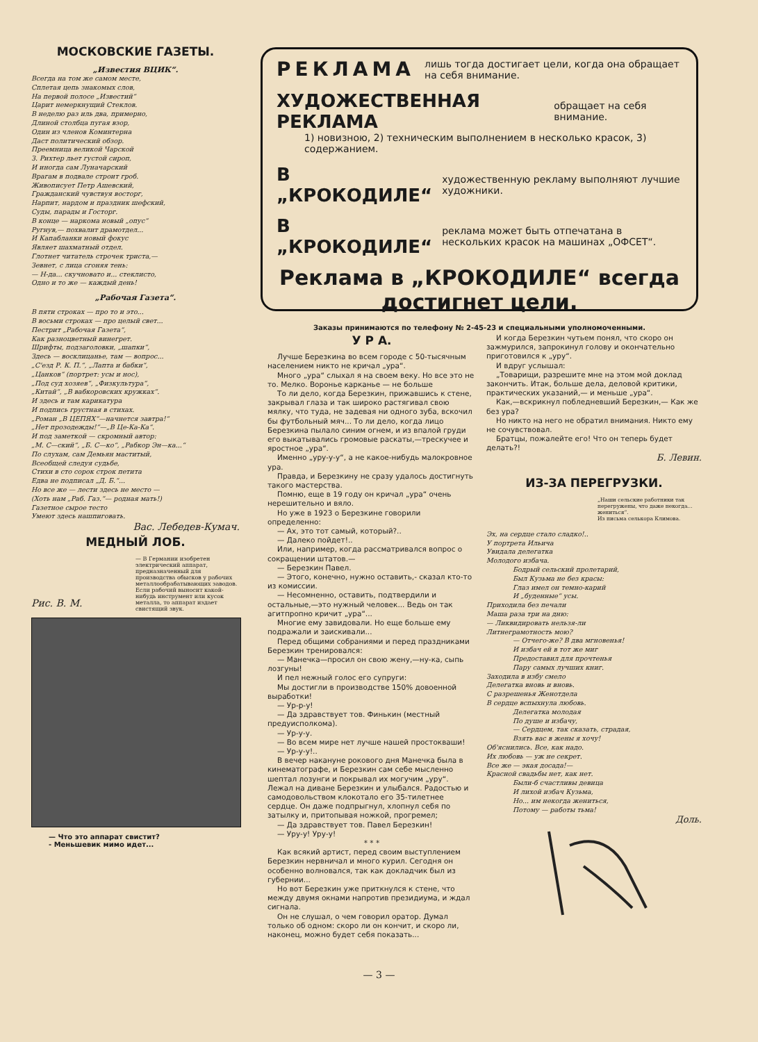МОСКОВСКИЕ ГАЗЕТЫ.
„Известия ВЦИК“.
Всегда на том же самом месте,
Сплетая цепь знакомых слов,
На первой полосе „Известий“
Царит немеркнущий Стеклов.
В неделю раз иль два, примерно,
Длиной столбца пугая взор,
Один из членов Коминтерна
Даст политический обзор.
Преемница великой Чарской
З. Рихтер льет густой сироп,
И иногда сам Луначарский
Врагам в подвале строит гроб.
Живописует Петр Ашевский,
Гражданский чувствуя восторг,
Нарпит, нардом и праздник шефский,
Суды, парады и Госторг.
В конце — наркома новый „опус“
Ругнув,— похвалит драмотдел...
И Капабланки новый фокус
Являет шахматный отдел.
Глотнет читатель строчек триста,—
Зевнет, с лица сгоняя тень:
— Н-да... скучновато и... стеклисто,
Одно и то же — каждый день!
„Рабочая Газета“.
В пяти строках — про то и это...
В восьми строках — про целый свет...
Пестрит „Рабочая Газета“,
Как разноцветный винегрет.
Шрифты, подзаголовки, „шапки“,
Здесь — восклицанье, там — вопрос...
„С'езд Р. К. П.“, „Лапта и бабки“,
„Цанков“ (портрет: усы и нос),
„Под суд хозяев“, „Физкультура“,
„Китай“, „В вабкоровских кружках“.
И здесь и там карикатура
И подпись грустная в стихах.
„Роман „В ЦЕПЯХ“—начнется завтра!“
„Нет прозодежды!“—„В Це-Ка-Ка“.
И под заметкой — скромный автор:
„М. С—ский“, „Б. С—ко“, „Рабкор Эн—ка...“
По слухам, сам Демьян маститый,
Всеобщей следуя судьбе,
Стихи в сто сорок строк петита
Едва не подписал „Д. Б.“...
Но все же — лести здесь не место —
(Хоть нам „Раб. Газ.“— родная мать!)
Газетное сырое тесто
Умеют здесь нашпиговать.
Вас. Лебедев-Кумач.
МЕДНЫЙ ЛОБ.
Рис. В. М.
— В Германии изобретен электрический аппарат, предназначенный для производства обысков у рабочих металлообрабатывающих заводов. Если рабочий выносит какой-нибудь инструмент или кусок металла, то аппарат издает свистящий звук.
— Что это аппарат свистит?
- Меньшевик мимо идет...
РЕКЛАМА лишь тогда достигает цели, когда она обращает на себя внимание.
ХУДОЖЕСТВЕННАЯ РЕКЛАМА обращает на себя внимание.
1) новизною, 2) техническим выполнением в несколько красок, 3) содержанием.
В „КРОКОДИЛЕ“художественную рекламу выполняют лучшие художники.
В „КРОКОДИЛЕ“реклама может быть отпечатана в нескольких красок на машинах „ОФСЕТ“.
Реклама в „КРОКОДИЛЕ“ всегда достигнет цели.
Заказы принимаются по телефону № 2-45-23 и специальными уполномоченными.
У Р А.
Лучше Березкина во всем городе с 50-тысячным населением никто не кричал „ура“.
Много „ура“ слыхал я на своем веку. Но все это не то. Мелко. Воронье карканье — не больше
То ли дело, когда Березкин, прижавшись к стене, закрывал глаза и так широко растягивал свою мялку, что туда, не задевая ни одного зуба, вскочил бы футбольный мяч... То ли дело, когда лицо Березкина пылало синим огнем, и из впалой груди его выкатывались громовые раскаты,—трескучее и яростное „ура“.
Именно „уру-у-у“, а не какое-нибудь малокровное ура.
Правда, и Березкину не сразу удалось достигнуть такого мастерства.
Помню, еще в 19 году он кричал „ура“ очень нерешительно и вяло.
Но уже в 1923 о Березкине говорили определенно:
— Ах, это тот самый, который?..
— Далеко пойдет!..
Или, например, когда рассматривался вопрос о сокращении штатов.—
— Березкин Павел.
— Этого, конечно, нужно оставить,- сказал кто-то из комиссии.
— Несомненно, оставить, подтвердили и остальные,—это нужный человек... Ведь он так агитпропно кричит „ура“...
Многие ему завидовали. Но еще больше ему подражали и заискивали...
Перед общими собраниями и перед праздниками Березкин тренировался:
— Манечка—просил он свою жену,—ну-ка, сыпь лозгуны!
И пел нежный голос его супруги:
Мы достигли в производстве 150% довоенной выработки!
— Ур-р-у!
— Да здравствует тов. Финькин (местный предуисполкома).
— Ур-у-у.
— Во всем мире нет лучше нашей простокваши!
— Ур-у-у!..
В вечер накануне рокового дня Манечка была в кинематографе, и Березкин сам себе мысленно шептал лозунги и покрывал их могучим „уру“. Лежал на диване Березкин и улыбался. Радостью и самодовольством клокотало его 35-тилетнее сердце. Он даже подпрыгнул, хлопнул себя по затылку и, притопывая ножкой, прогремел;
— Да здравствует тов. Павел Березкин!
— Уру-у! Уру-у!
* * *
Как всякий артист, перед своим выступлением Березкин нервничал и много курил. Сегодня он особенно волновался, так как докладчик был из губернии...
Но вот Березкин уже приткнулся к стене, что между двумя окнами напротив президиума, и ждал сигнала.
Он не слушал, о чем говорил оратор. Думал только об одном: скоро ли он кончит, и скоро ли, наконец, можно будет себя показать...
И когда Березкин чутьем понял, что скоро он зажмурился, запрокинул голову и окончательно приготовился к „уру“.
И вдруг услышал:
„Товарищи, разрешите мне на этом мой доклад закончить. Итак, больше дела, деловой критики, практических указаний,— и меньше „ура“.
Как,—вскрикнул побледневший Березкин,— Как же без ура?
Но никто на него не обратил внимания. Никто ему не сочувствовал.
Братцы, пожалейте его! Что он теперь будет делать?!
Б. Левин.
ИЗ-ЗА ПЕРЕГРУЗКИ.
„Наши сельские работники так перегружены, что даже некогда... жениться“.
Из письма селькора Климова.
Эх, на сердце стало сладко!..
У портрета Ильича
Увидала делегатка
Молодого избача.
Бодрый сельский пролетарий,
Был Кузьма не без красы:
Глаз имел он темно-карий
И „буденные“ усы.
Приходила без печали
Маша раза три на дню:
— Ликвидировать нельзя-ли
Литнеграмотность мою?
— Отчего-же? В два мгновенья!
И избач ей в тот же миг
Предоставил для прочтенья
Пару самых лучших книг.
Заходила в избу смело
Делегатка вновь и вновь.
С разрешенья Женотдела
В сердце вспыхнула любовь.
Делегатка молодая
По душе и избачу,
— Сердцем, так сказать, страдая,
Взять вас в жены я хочу!
Об'яснились. Все, как надо.
Их любовь — уж не секрет.
Все же — экая досада!—
Красной свадьбы нет, как нет.
Были-б счастливы девица
И лихой избач Кузьма,
Но... им некогда жениться,
Потому — работы тьма!
Доль.
— 3 —